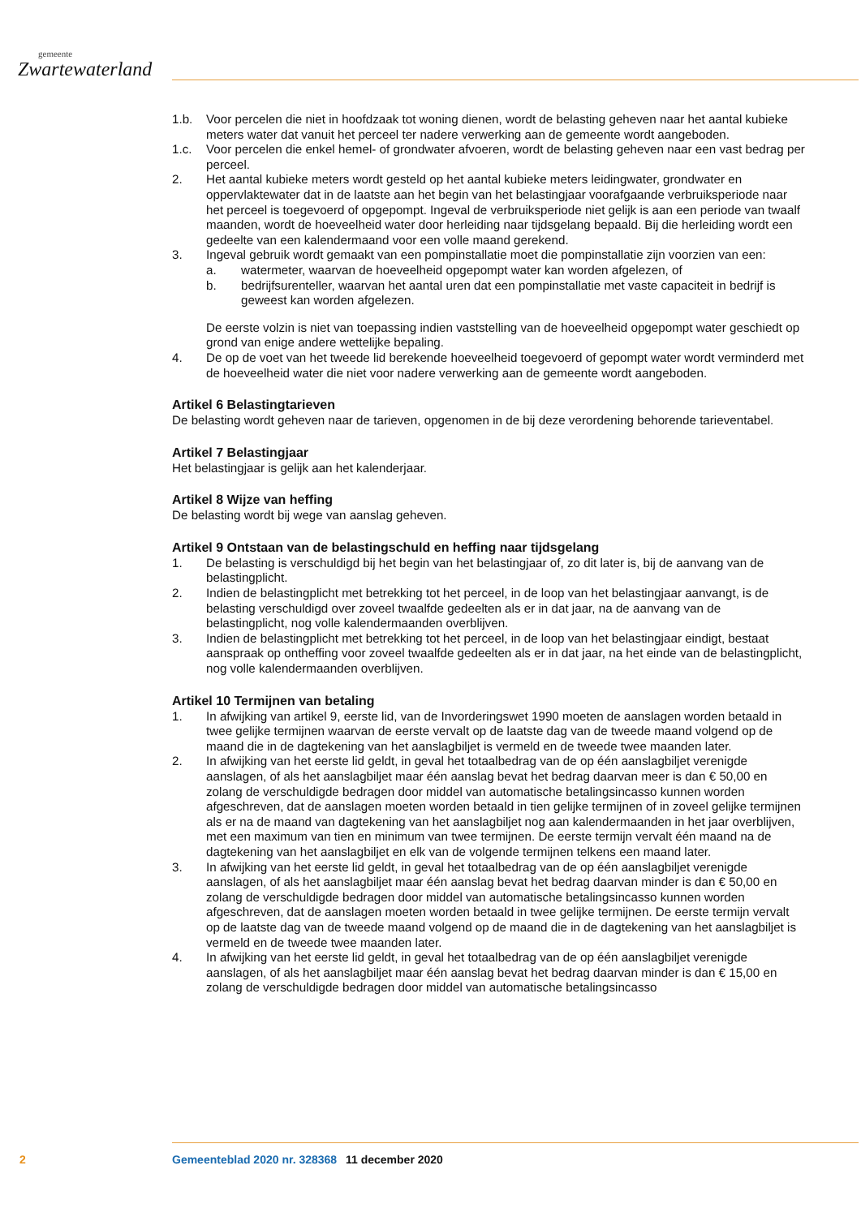gemeente
Zwartewaterland
1.b. Voor percelen die niet in hoofdzaak tot woning dienen, wordt de belasting geheven naar het aantal kubieke meters water dat vanuit het perceel ter nadere verwerking aan de gemeente wordt aangeboden.
1.c. Voor percelen die enkel hemel- of grondwater afvoeren, wordt de belasting geheven naar een vast bedrag per perceel.
2. Het aantal kubieke meters wordt gesteld op het aantal kubieke meters leidingwater, grondwater en oppervlaktewater dat in de laatste aan het begin van het belastingjaar voorafgaande verbruiks­periode naar het perceel is toegevoerd of opgepompt. Ingeval de verbruiksperiode niet gelijk is aan een periode van twaalf maanden, wordt de hoeveelheid water door herleiding naar tijdsgelang bepaald. Bij die herleiding wordt een gedeelte van een kalendermaand voor een volle maand gerekend.
3. Ingeval gebruik wordt gemaakt van een pompinstallatie moet die pompinstallatie zijn voorzien van een:
a. watermeter, waarvan de hoeveelheid opgepompt water kan worden afgelezen, of
b. bedrijfsurenteller, waarvan het aantal uren dat een pompinstallatie met vaste capaciteit in bedrijf is geweest kan worden afgelezen.
De eerste volzin is niet van toepassing indien vaststelling van de hoeveelheid opgepompt water geschiedt op grond van enige andere wettelijke bepaling.
4. De op de voet van het tweede lid berekende hoeveelheid toegevoerd of gepompt water wordt verminderd met de hoeveelheid water die niet voor nadere verwerking aan de gemeente wordt aangeboden.
Artikel 6 Belastingtarieven
De belasting wordt geheven naar de tarieven, opgenomen in de bij deze verordening behorende tarie­ventabel.
Artikel 7 Belastingjaar
Het belastingjaar is gelijk aan het kalenderjaar.
Artikel 8 Wijze van heffing
De belasting wordt bij wege van aanslag geheven.
Artikel 9 Ontstaan van de belastingschuld en heffing naar tijdsgelang
1. De belasting is verschuldigd bij het begin van het belastingjaar of, zo dit later is, bij de aanvang van de belastingplicht.
2. Indien de belastingplicht met betrekking tot het perceel, in de loop van het belastingjaar aanvangt, is de belasting verschuldigd over zoveel twaalfde gedeelten als er in dat jaar, na de aanvang van de belastingplicht, nog volle kalendermaanden overblijven.
3. Indien de belastingplicht met betrekking tot het perceel, in de loop van het belastingjaar eindigt, bestaat aanspraak op ontheffing voor zoveel twaalfde gedeelten als er in dat jaar, na het einde van de belastingplicht, nog volle kalendermaanden overblijven.
Artikel 10 Termijnen van betaling
1. In afwijking van artikel 9, eerste lid, van de Invorderingswet 1990 moeten de aanslagen worden betaald in twee gelijke termijnen waarvan de eerste vervalt op de laatste dag van de tweede maand volgend op de maand die in de dagtekening van het aanslagbiljet is vermeld en de tweede twee maanden later.
2. In afwijking van het eerste lid geldt, in geval het totaalbedrag van de op één aanslagbiljet verenigde aanslagen, of als het aanslagbiljet maar één aanslag bevat het bedrag daarvan meer is dan € 50,00 en zolang de verschuldigde bedragen door middel van automatische betalingsincasso kunnen worden afgeschreven, dat de aanslagen moeten worden betaald in tien gelijke termijnen of in zoveel gelijke termijnen als er na de maand van dagtekening van het aanslagbiljet nog aan kalen­dermaanden in het jaar overblijven, met een maximum van tien en minimum van twee termijnen. De eerste termijn vervalt één maand na de dagtekening van het aanslagbiljet en elk van de vol­gende termijnen telkens een maand later.
3. In afwijking van het eerste lid geldt, in geval het totaalbedrag van de op één aanslagbiljet verenigde aanslagen, of als het aanslagbiljet maar één aanslag bevat het bedrag daarvan minder is dan € 50,00 en zolang de verschuldigde bedragen door middel van automatische betalingsincasso kunnen worden afgeschreven, dat de aanslagen moeten worden betaald in twee gelijke termijnen. De eerste termijn vervalt op de laatste dag van de tweede maand volgend op de maand die in de dagtekening van het aanslagbiljet is vermeld en de tweede twee maanden later.
4. In afwijking van het eerste lid geldt, in geval het totaalbedrag van de op één aanslagbiljet verenigde aanslagen, of als het aanslagbiljet maar één aanslag bevat het bedrag daarvan minder is dan € 15,00 en zolang de verschuldigde bedragen door middel van automatische betalingsincasso
2 Gemeenteblad 2020 nr. 328368 11 december 2020